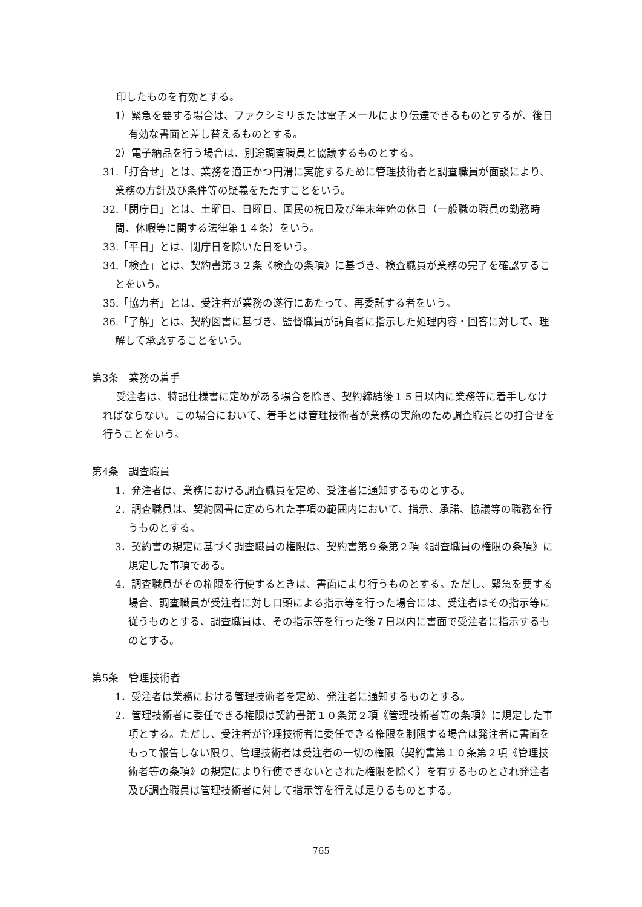印したものを有効とする。
1）緊急を要する場合は、ファクシミリまたは電子メールにより伝達できるものとするが、後日有効な書面と差し替えるものとする。
2）電子納品を行う場合は、別途調査職員と協議するものとする。
31.「打合せ」とは、業務を適正かつ円滑に実施するために管理技術者と調査職員が面談により、業務の方針及び条件等の疑義をただすことをいう。
32.「閉庁日」とは、土曜日、日曜日、国民の祝日及び年末年始の休日（一般職の職員の勤務時間、休暇等に関する法律第１４条）をいう。
33.「平日」とは、閉庁日を除いた日をいう。
34.「検査」とは、契約書第３２条《検査の条項》に基づき、検査職員が業務の完了を確認することをいう。
35.「協力者」とは、受注者が業務の遂行にあたって、再委託する者をいう。
36.「了解」とは、契約図書に基づき、監督職員が請負者に指示した処理内容・回答に対して、理解して承認することをいう。
第3条　業務の着手
受注者は、特記仕様書に定めがある場合を除き、契約締結後１５日以内に業務等に着手しなければならない。この場合において、着手とは管理技術者が業務の実施のため調査職員との打合せを行うことをいう。
第4条　調査職員
1．発注者は、業務における調査職員を定め、受注者に通知するものとする。
2．調査職員は、契約図書に定められた事項の範囲内において、指示、承諾、協議等の職務を行うものとする。
3．契約書の規定に基づく調査職員の権限は、契約書第９条第２項《調査職員の権限の条項》に規定した事項である。
4．調査職員がその権限を行使するときは、書面により行うものとする。ただし、緊急を要する場合、調査職員が受注者に対し口頭による指示等を行った場合には、受注者はその指示等に従うものとする、調査職員は、その指示等を行った後７日以内に書面で受注者に指示するものとする。
第5条　管理技術者
1．受注者は業務における管理技術者を定め、発注者に通知するものとする。
2．管理技術者に委任できる権限は契約書第１０条第２項《管理技術者等の条項》に規定した事項とする。ただし、受注者が管理技術者に委任できる権限を制限する場合は発注者に書面をもって報告しない限り、管理技術者は受注者の一切の権限（契約書第１０条第２項《管理技術者等の条項》の規定により行使できないとされた権限を除く）を有するものとされ発注者及び調査職員は管理技術者に対して指示等を行えば足りるものとする。
765